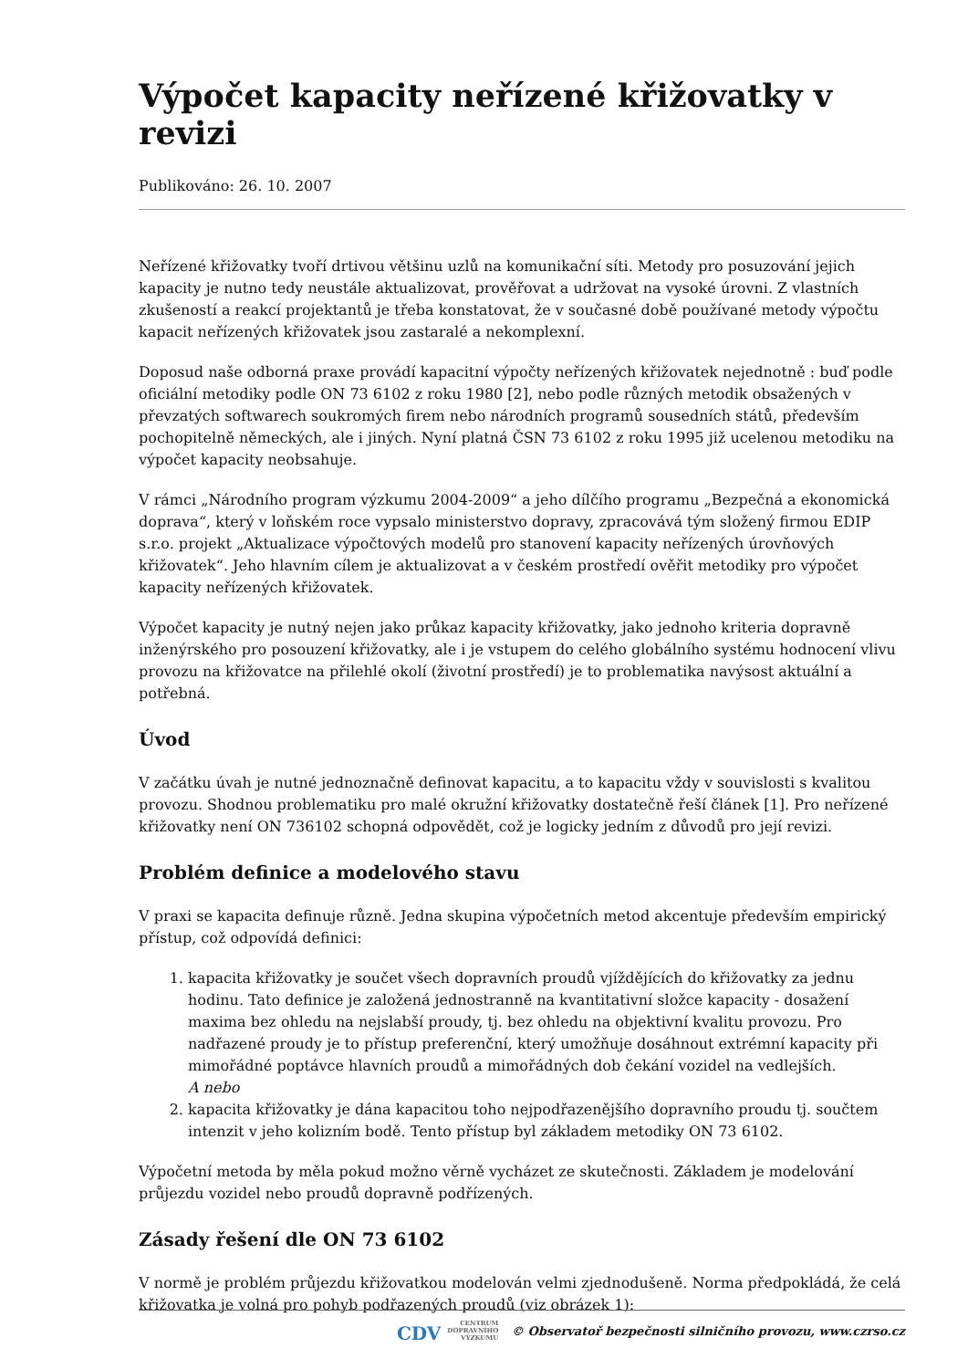Výpočet kapacity neřízené křižovatky v revizi
Publikováno: 26. 10. 2007
Neřízené křižovatky tvoří drtivou většinu uzlů na komunikační síti. Metody pro posuzování jejich kapacity je nutno tedy neustále aktualizovat, prověřovat a udržovat na vysoké úrovni. Z vlastních zkušeností a reakcí projektantů je třeba konstatovat, že v současné době používané metody výpočtu kapacit neřízených křižovatek jsou zastaralé a nekomplexní.
Doposud naše odborná praxe provádí kapacitní výpočty neřízených křižovatek nejednotně : buď podle oficiální metodiky podle ON 73 6102 z roku 1980 [2], nebo podle různých metodik obsažených v převzatých softwarech soukromých firem nebo národních programů sousedních států, především pochopitelně německých, ale i jiných. Nyní platná ČSN 73 6102 z roku 1995 již ucelenou metodiku na výpočet kapacity neobsahuje.
V rámci „Národního program výzkumu 2004-2009“ a jeho dílčího programu „Bezpečná a ekonomická doprava“, který v loňském roce vypsalo ministerstvo dopravy, zpracovává tým složený firmou EDIP s.r.o. projekt „Aktualizace výpočtových modelů pro stanovení kapacity neřízených úrovňových křižovatek“. Jeho hlavním cílem je aktualizovat a v českém prostředí ověřit metodiky pro výpočet kapacity neřízených křižovatek.
Výpočet kapacity je nutný nejen jako průkaz kapacity křižovatky, jako jednoho kriteria dopravně inženýrského pro posouzení křižovatky, ale i je vstupem do celého globálního systému hodnocení vlivu provozu na křižovatce na přilehlé okolí (životní prostředí) je to problematika navýsost aktuální a potřebná.
Úvod
V začátku úvah je nutné jednoznačně definovat kapacitu, a to kapacitu vždy v souvislosti s kvalitou provozu. Shodnou problematiku pro malé okružní křižovatky dostatečně řeší článek [1]. Pro neřízené křižovatky není ON 736102 schopná odpovědět, což je logicky jedním z důvodů pro její revizi.
Problém definice a modelového stavu
V praxi se kapacita definuje různě. Jedna skupina výpočetních metod akcentuje především empirický přístup, což odpovídá definici:
1. kapacita křižovatky je součet všech dopravních proudů vjíždějících do křižovatky za jednu hodinu. Tato definice je založená jednostranně na kvantitativní složce kapacity - dosažení maxima bez ohledu na nejslabší proudy, tj. bez ohledu na objektivní kvalitu provozu. Pro nadřazené proudy je to přístup preferenční, který umožňuje dosáhnout extrémní kapacity při mimořádné poptávce hlavních proudů a mimořádných dob čekání vozidel na vedlejších.
A nebo
2. kapacita křižovatky je dána kapacitou toho nejpodřazenějšího dopravního proudu tj. součtem intenzit v jeho kolizním bodě. Tento přístup byl základem metodiky ON 73 6102.
Výpočetní metoda by měla pokud možno věrně vycházet ze skutečnosti. Základem je modelování průjezdu vozidel nebo proudů dopravně podřízených.
Zásady řešení dle ON 73 6102
V normě je problém průjezdu křižovatkou modelován velmi zjednodušeně. Norma předpokládá, že celá křižovatka je volná pro pohyb podřazených proudů (viz obrázek 1):
CDV CENTRUM
DOPRAVNÍHO
VÝZKUMU © Observatoř bezpečnosti silničního provozu, www.czrso.cz